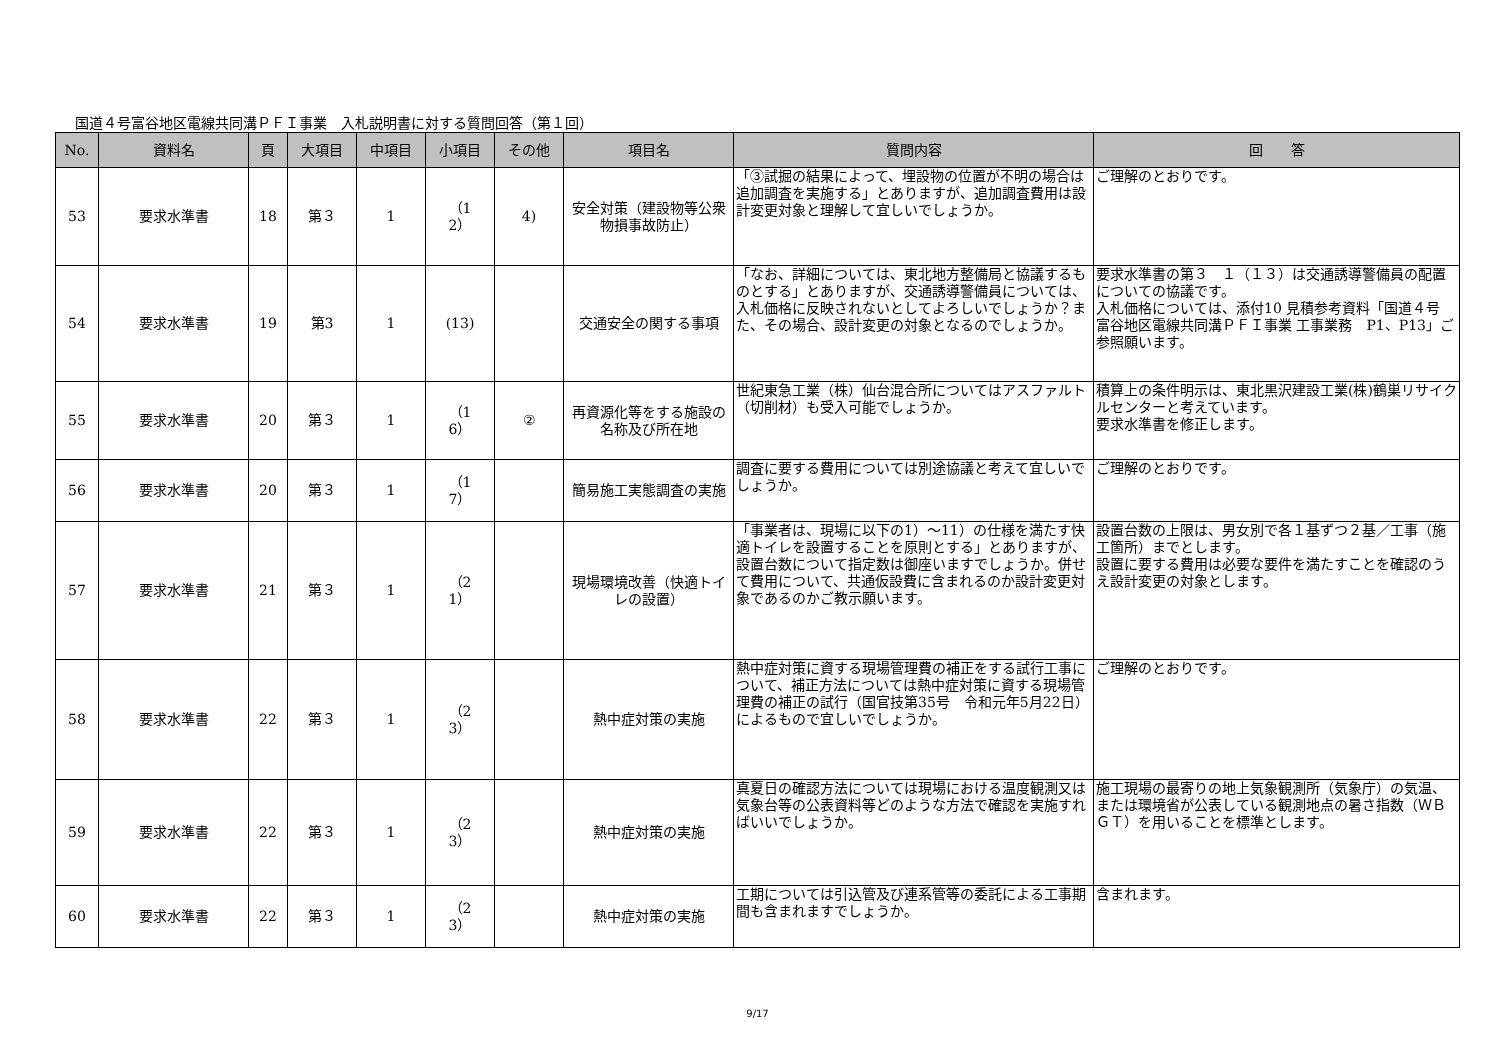国道４号富谷地区電線共同溝ＰＦＩ事業　入札説明書に対する質問回答（第１回）
| No. | 資料名 | 頁 | 大項目 | 中項目 | 小項目 | その他 | 項目名 | 質問内容 | 回 答 |
| --- | --- | --- | --- | --- | --- | --- | --- | --- | --- |
| 53 | 要求水準書 | 18 | 第３ | 1 | （1 2） | 4) | 安全対策（建設物等公衆物損事故防止） | 「③試掘の結果によって、埋設物の位置が不明の場合は追加調査を実施する」とありますが、追加調査費用は設計変更対象と理解して宜しいでしょうか。 | ご理解のとおりです。 |
| 54 | 要求水準書 | 19 | 第3 | 1 | (13) | | 交通安全の関する事項 | 「なお、詳細については、東北地方整備局と協議するものとする」とありますが、交通誘導警備員については、入札価格に反映されないとしてよろしいでしょうか？また、その場合、設計変更の対象となるのでしょうか。 | 要求水準書の第３ １（１３）は交通誘導警備員の配置についての協議です。 入札価格については、添付10 見積参考資料「国道４号 富谷地区電線共同溝ＰＦＩ事業 工事業務 P1、P13」ご参照願います。 |
| 55 | 要求水準書 | 20 | 第３ | 1 | （1 6） | ② | 再資源化等をする施設の名称及び所在地 | 世紀東急工業（株）仙台混合所についてはアスファルト（切削材）も受入可能でしょうか。 | 積算上の条件明示は、東北黒沢建設工業(株)鶴巣リサイクルセンターと考えています。 要求水準書を修正します。 |
| 56 | 要求水準書 | 20 | 第３ | 1 | （1 7） | | 簡易施工実態調査の実施 | 調査に要する費用については別途協議と考えて宜しいでしょうか。 | ご理解のとおりです。 |
| 57 | 要求水準書 | 21 | 第３ | 1 | （2 1） | | 現場環境改善（快適トイレの設置） | 「事業者は、現場に以下の1）～11）の仕様を満たす快適トイレを設置することを原則とする」とありますが、設置台数について指定数は御座いますでしょうか。併せて費用について、共通仮設費に含まれるのか設計変更対象であるのかご教示願います。 | 設置台数の上限は、男女別で各１基ずつ２基／工事（施工箇所）までとします。 設置に要する費用は必要な要件を満たすことを確認のうえ設計変更の対象とします。 |
| 58 | 要求水準書 | 22 | 第３ | 1 | （2 3） | | 熱中症対策の実施 | 熱中症対策に資する現場管理費の補正をする試行工事について、補正方法については熱中症対策に資する現場管理費の補正の試行（国官技第35号 令和元年5月22日）によるもので宜しいでしょうか。 | ご理解のとおりです。 |
| 59 | 要求水準書 | 22 | 第３ | 1 | （2 3） | | 熱中症対策の実施 | 真夏日の確認方法については現場における温度観測又は気象台等の公表資料等どのような方法で確認を実施すればいいでしょうか。 | 施工現場の最寄りの地上気象観測所（気象庁）の気温、または環境省が公表している観測地点の暑さ指数（ＷＢＧＴ）を用いることを標準とします。 |
| 60 | 要求水準書 | 22 | 第３ | 1 | （2 3） | | 熱中症対策の実施 | 工期については引込管及び連系管等の委託による工事期間も含まれますでしょうか。 | 含まれます。 |
9/17